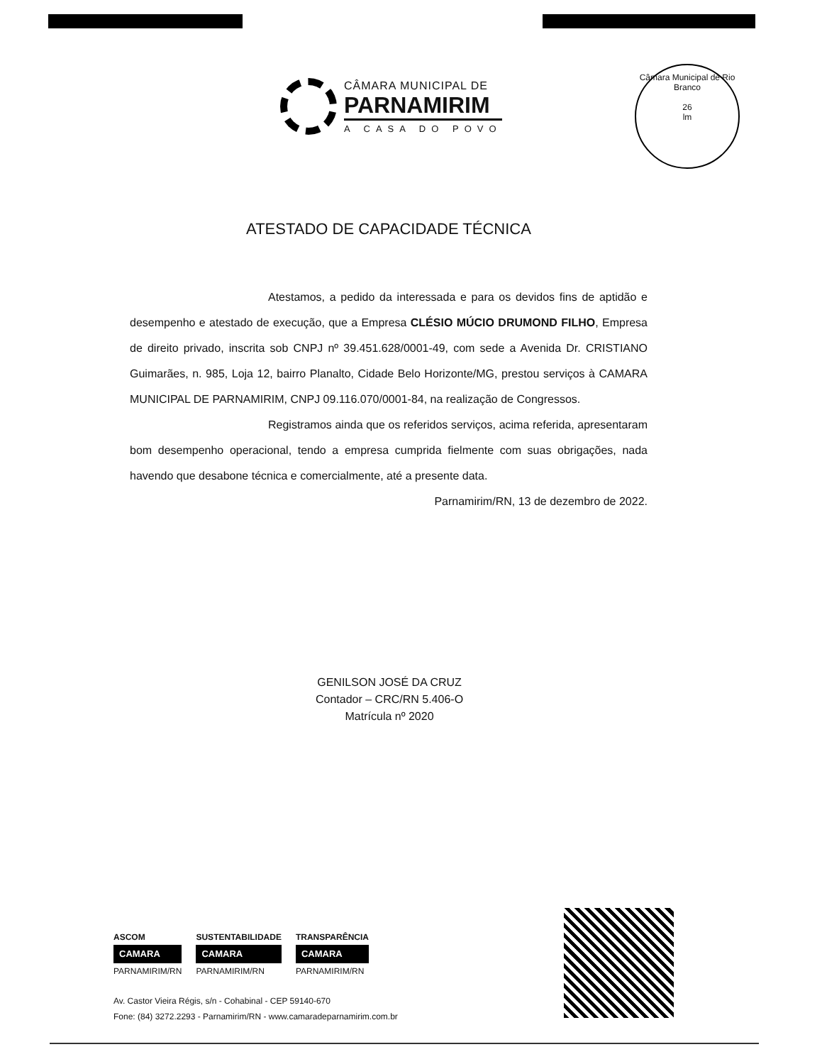CÂMARA MUNICIPAL DE
PARNAMIRIM
A CASA DO POVO
Câmara Municipal de Rio Branco
26
lm
ATESTADO DE CAPACIDADE TÉCNICA
Atestamos, a pedido da interessada e para os devidos fins de aptidão e desempenho e atestado de execução, que a Empresa CLÉSIO MÚCIO DRUMOND FILHO, Empresa de direito privado, inscrita sob CNPJ nº 39.451.628/0001-49, com sede a Avenida Dr. CRISTIANO Guimarães, n. 985, Loja 12, bairro Planalto, Cidade Belo Horizonte/MG, prestou serviços à CAMARA MUNICIPAL DE PARNAMIRIM, CNPJ 09.116.070/0001-84, na realização de Congressos.
Registramos ainda que os referidos serviços, acima referida, apresentaram bom desempenho operacional, tendo a empresa cumprida fielmente com suas obrigações, nada havendo que desabone técnica e comercialmente, até a presente data.
Parnamirim/RN, 13 de dezembro de 2022.
GENILSON JOSÉ DA CRUZ
Contador – CRC/RN 5.406-O
Matrícula nº 2020
ASCOM
CAMARA
PARNAMIRIM/RN
SUSTENTABILIDADE
CAMARA
PARNAMIRIM/RN
TRANSPARÊNCIA
CAMARA
PARNAMIRIM/RN
Av. Castor Vieira Régis, s/n - Cohabinal - CEP 59140-670
Fone: (84) 3272.2293 - Parnamirim/RN - www.camaradeparnamirim.com.br